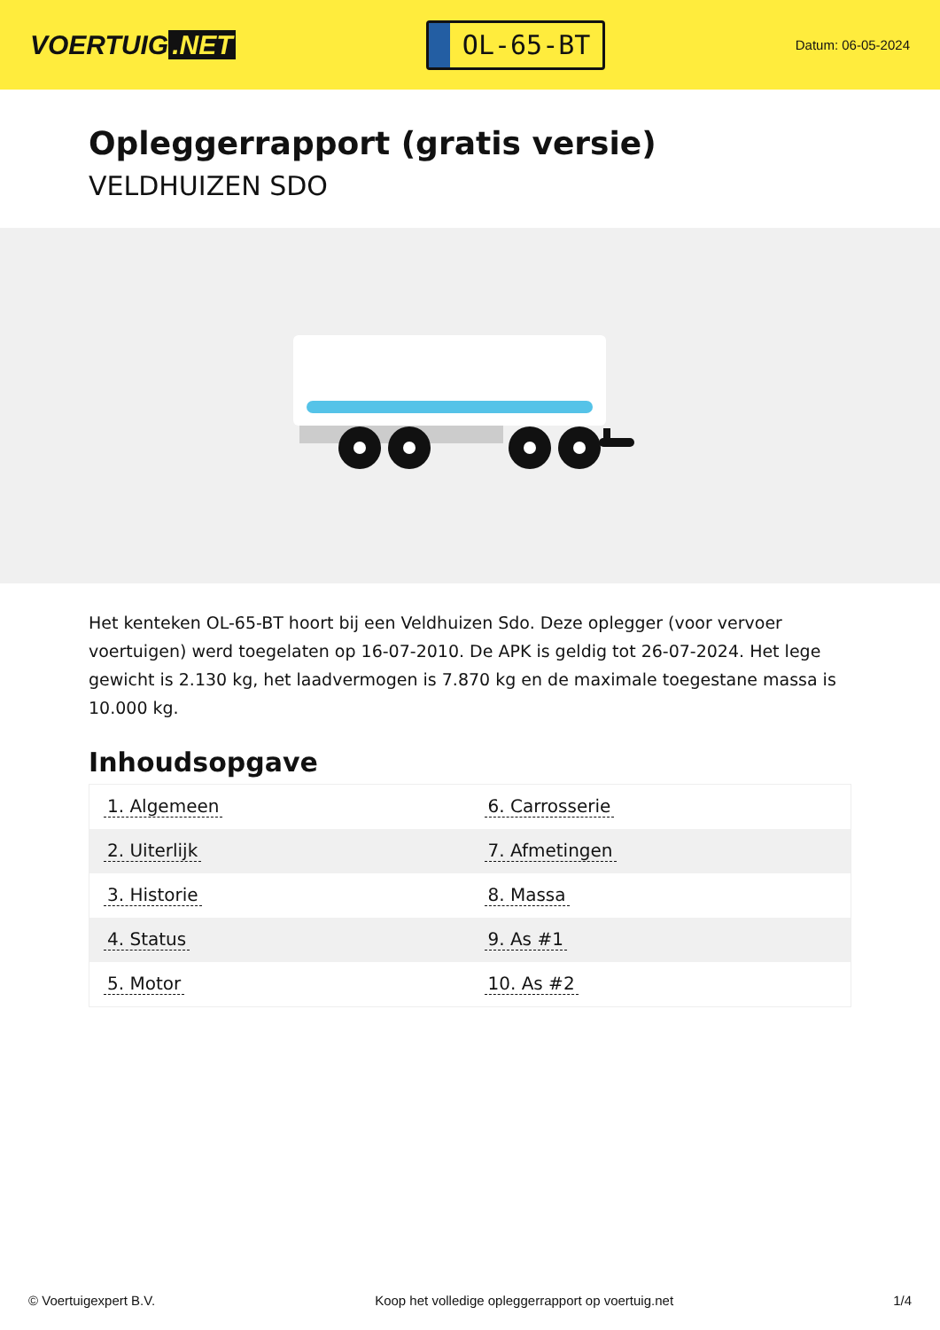VOERTUIG.NET
OL-65-BT
Datum: 06-05-2024
Opleggerrapport (gratis versie)
VELDHUIZEN SDO
Het kenteken OL-65-BT hoort bij een Veldhuizen Sdo. Deze oplegger (voor vervoer voertuigen) werd toegelaten op 16-07-2010. De APK is geldig tot 26-07-2024. Het lege gewicht is 2.130 kg, het laadvermogen is 7.870 kg en de maximale toegestane massa is 10.000 kg.
Inhoudsopgave
| 1. Algemeen | 6. Carrosserie |
| 2. Uiterlijk | 7. Afmetingen |
| 3. Historie | 8. Massa |
| 4. Status | 9. As #1 |
| 5. Motor | 10. As #2 |
© Voertuigexpert B.V. Koop het volledige opleggerrapport op voertuig.net 1/4